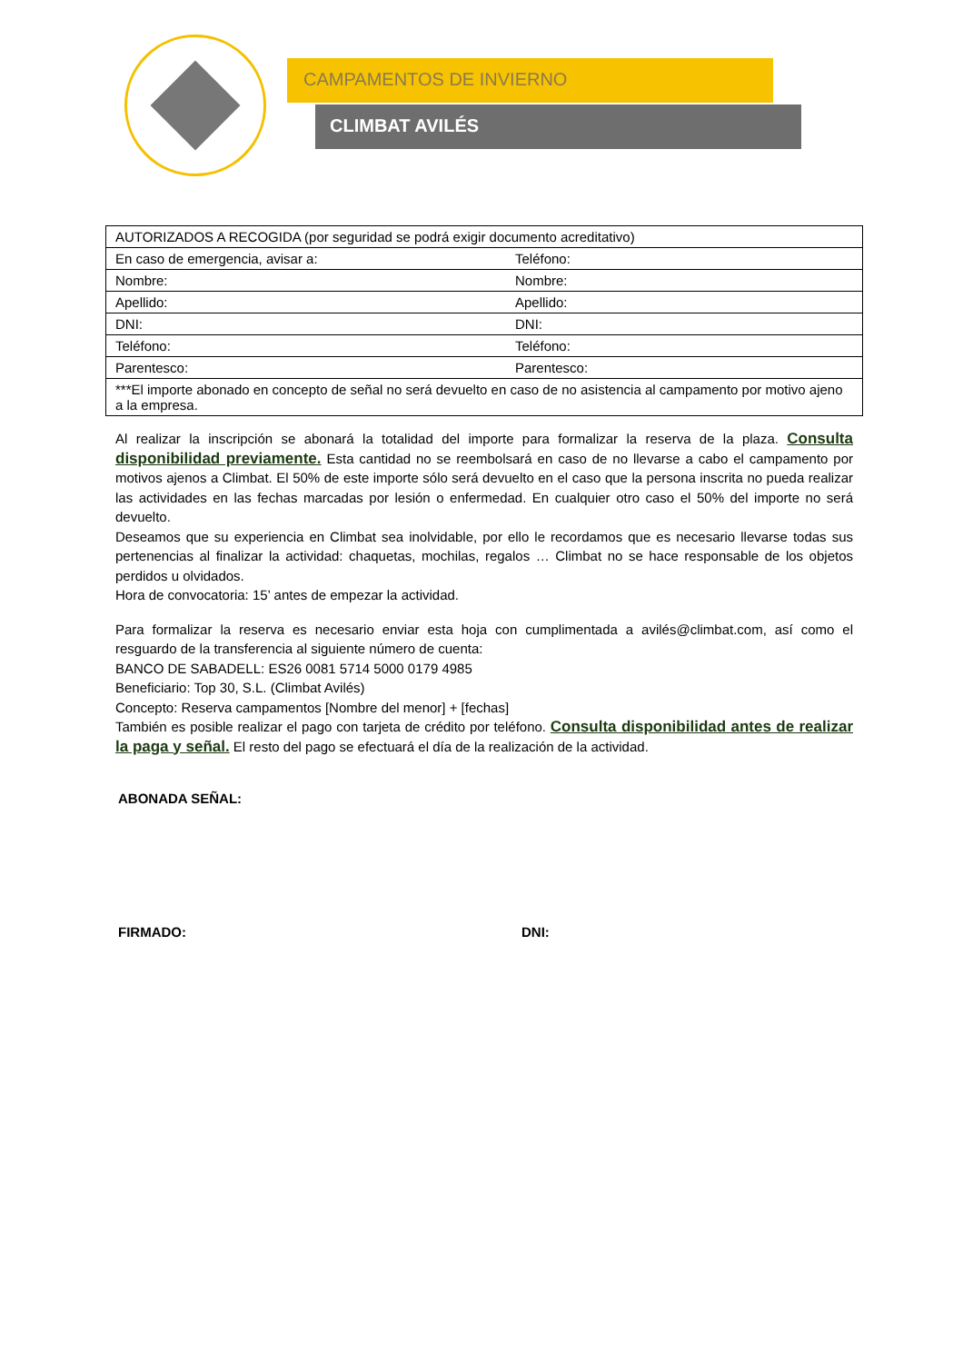CAMPAMENTOS DE INVIERNO
CLIMBAT AVILÉS
| AUTORIZADOS A RECOGIDA (por seguridad se podrá exigir documento acreditativo) | |
| En caso de emergencia, avisar a: | Teléfono: |
| Nombre: | Nombre: |
| Apellido: | Apellido: |
| DNI: | DNI: |
| Teléfono: | Teléfono: |
| Parentesco: | Parentesco: |
| ***El importe abonado en concepto de señal no será devuelto en caso de no asistencia al campamento por motivo ajeno a la empresa. | |
Al realizar la inscripción se abonará la totalidad del importe para formalizar la reserva de la plaza. Consulta disponibilidad previamente. Esta cantidad no se reembolsará en caso de no llevarse a cabo el campamento por motivos ajenos a Climbat. El 50% de este importe sólo será devuelto en el caso que la persona inscrita no pueda realizar las actividades en las fechas marcadas por lesión o enfermedad. En cualquier otro caso el 50% del importe no será devuelto.
Deseamos que su experiencia en Climbat sea inolvidable, por ello le recordamos que es necesario llevarse todas sus pertenencias al finalizar la actividad: chaquetas, mochilas, regalos … Climbat no se hace responsable de los objetos perdidos u olvidados.
Hora de convocatoria: 15’ antes de empezar la actividad.
Para formalizar la reserva es necesario enviar esta hoja con cumplimentada a avilés@climbat.com, así como el resguardo de la transferencia al siguiente número de cuenta:
BANCO DE SABADELL: ES26 0081 5714 5000 0179 4985
Beneficiario: Top 30, S.L. (Climbat Avilés)
Concepto: Reserva campamentos [Nombre del menor] + [fechas]
También es posible realizar el pago con tarjeta de crédito por teléfono. Consulta disponibilidad antes de realizar la paga y señal. El resto del pago se efectuará el día de la realización de la actividad.
ABONADA SEÑAL:
FIRMADO: DNI: